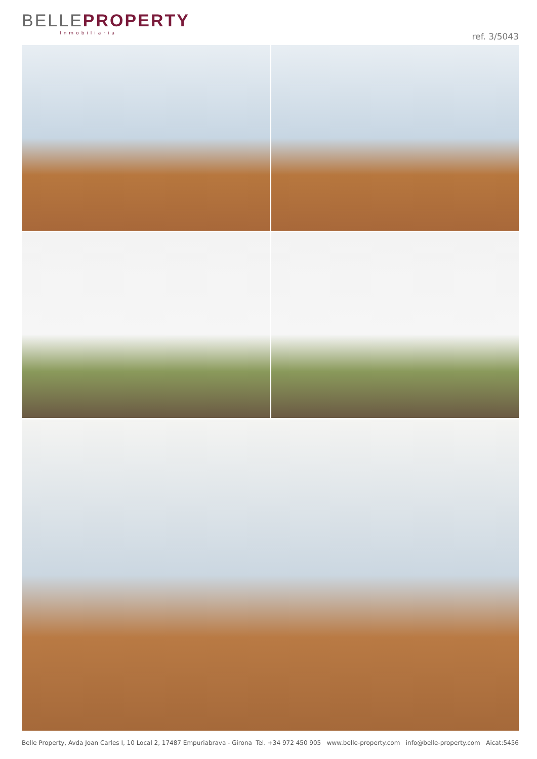BELLEPROPERTY
Inmobiliaria
ref. 3/5043
Belle Property, Avda Joan Carles I, 10 Local 2, 17487 Empuriabrava - Girona Tel. +34 972 450 905 www.belle-property.com info@belle-property.com Aicat:5456